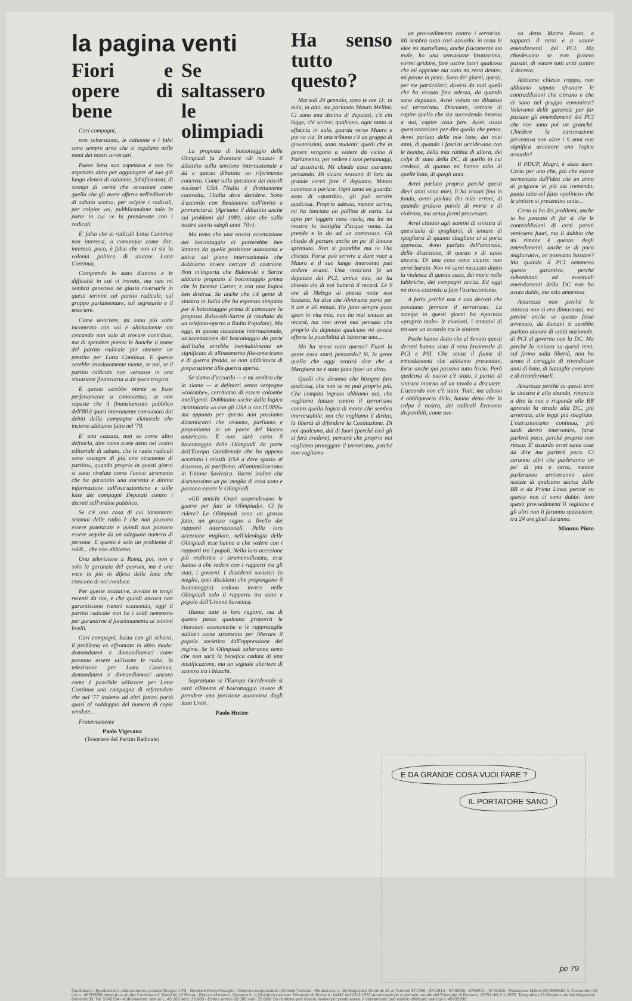la pagina venti
Fiori e opere di bene
Cari compagni,
non scherziamo, le calunnie e i falsi sono sempre armi che si regalano nelle mani dei nostri avversari.
Paese Sera non aspettava e non ha aspettato altro per aggiungere al suo già lungo elenco di calunnie, falsificazioni, di scempi di verità che occasioni come quella che gli avete offerto nell'editoriale di sabato scorso, per colpire i radicali, per colpire voi, pubblicandone solo la parte in cui ve la prendevate con i radicali.
E' falso che ai radicali Lotta Continua non interessi, o comunque come dite, interessi poco, è falso che non ci sia la volontà politica di aiutare Lotta Continua.
Comprendo lo stato d'animo e le difficoltà in cui vi trovate, ma non mi sembra generoso né giusto riversarle in questi termini sul partito radicale, sul gruppo parlamentare, sul segretario e il tesoriere.
Come tesoriere, mi sono più volte incontrato con voi e ultimamente sto cercando non solo di trovare contributi, ma di spendere presso le banche il nome del partito radicale per ottenere un prestito per Lotta Continua. E questo sarebbe assolutamente niente, se noi, se il partito radicale non versasse in una situazione finanziaria a dir poco tragica.
E questo sarebbe niente se foste perfettamente a conoscenza, se non sapeste che il finanziamento pubblico dell'80 è quasi interamente consumato dai debiti della campagna elettorale che insieme abbiamo fatto nel '79.
E' una cazzata, non so come altro definirla, dire come avete detto nel vostro editoriale di sabato, che le radio radicali sono «sempre di più uno strumento di partito», quando proprio in questi giorni si sono rivelate come l'unico strumento che ha garantito una corretta e diretta informazione sull'ostruzionismo e sulle lotte dei compagni Deputati contro i decreti sull'ordine pubblico.
Se c'è una cosa di cui lamentarsi semmai delle radio è che non possono essere potenziate e quindi non possono essere seguite da un adeguato numero di persone. E questo è solo un problema di soldi... che non abbiamo.
Una televisione a Roma, poi, non è solo la garanzia del quorum, ma è una voce in più in difesa delle lotte che ciascuno di noi conduce.
Per queste iniziative, avviate in tempi recenti da noi, e che quindi ancora non garantiscono rientri economici, oggi il partito radicale non ha i soldi nemmeno per garantirne il funzionamento ai minimi livelli.
Cari compagni, basta con gli scherzi, il problema va affrontato in altro modo: domandatevi e domandiamoci come possono essere utilizzate le radio, la televisione per Lotta Continua, domandatevi e domandiamoci ancora come è possibile utilizzare per Lotta Continua una campagna di referendum che nel '77 insieme ad altri fattori portò quasi al raddoppio del numero di copie vendute...
Fraternamente
Paolo Vigevano
(Tesoriere del Partito Radicale)
Se saltassero le olimpiadi
La proposta di boicottaggio delle Olimpiadi fa diventare «di massa» il dibattito sulla tensione internazionale e dà a questo dibattito un riferimento concreto. Come sulla questione dei missili nucleari USA l'Italia è direttamente coinvolta, l'Italia deve decidere. Sono d'accordo con Beniamino sull'invito a pronunciarsi. (Apriamo il dibattito anche sui problemi del 1980, oltre che sulla nostra storia «degli anni '70»).
Ma temo che una nostra accettazione del boicottaggio ci porterebbe ben lontano da quella posizione autonoma e attiva sul piano internazionale che dobbiamo invece cercare di costruire. Non m'importa che Bukowski e Sartre abbiano proposto il boicottaggio prima che lo facesse Carter, e con una logica ben diversa. So anche che c'è gente di sinistra in Italia che ha espresso simpatia per il boicottaggio prima di conoscere la proposta Bukowski-Sartre (è risultato da un telefono-aperto a Radio Popolare). Ma oggi, in questa situazione internazionale, un'accettazione del boicottaggio da parte dell'Italia avrebbe inevitabilmente un significato di allineamento filo-americano e di guerra fredda, se non addirittura di preparazione alla guerra aperta.
Se siamo d'accordo — e mi sembra che lo siamo — a definirci senza vergogna «colombe», cerchiamo di essere colombe intelligenti. Dobbiamo uscire dalla logica ricattatoria «o con gli USA o con l'URSS» ma appunto per questo non possiamo dimenticarci che viviamo, parliamo e proponiamo in un paese del blocco americano. E non sarà certo il boicottaggio delle Olimpiadi da parte dell'Europa Occidentale che ha appena accettato i missili USA a dare spazio al dissenso, al pacifismo, all'antimilitarismo in Unione Sovietica. Vorrei inoltre che discutessimo un po' meglio di cosa sono e possono essere le Olimpiadi.
«Gli antichi Greci sospendevano le guerre per fare le Olimpiadi». Ci fa ridere? Le Olimpiadi sono un grosso fatto, un grosso segno a livello dei rapporti internazionali. Nella loro accezione migliore, nell'ideologia delle Olimpiadi esse hanno a che vedere con i rapporti tra i popoli. Nella loro accezione più realistica e strumentalizzata, esse hanno a che vedere con i rapporti tra gli stati, i governi. I dissidenti sovietici (o meglio, quei dissidenti che propongono il boicottaggio) vedono invece nelle Olimpiadi solo il rapporto tra stato e popolo dell'Unione Sovietica.
Hanno tutte le loro ragioni, ma di questo passo qualcuno proporrà le ritorsioni economiche o le rappresaglie militari come strumento per liberare il popolo sovietico dall'oppressione del regime. Se le Olimpiadi salteranno temo che non sarà la benefica caduta di una mistificazione, ma un segnale ulteriore di scontro tra i blocchi.
Soprattutto se l'Europa Occidentale si sarà allineata al boicottaggio invece di prendere una posizione autonoma dagli Stati Uniti.
Paolo Hutter
Ha senso tutto questo?
Martedì 29 gennaio, sono le ore 11: in aula, in alto, sta parlando Mauro Mellini. Ci sono una decina di deputati, c'è chi legge, chi scrive; qualcuno, ogni tanto si affaccia in aula, guarda verso Mauro e poi va via. In una tribuna c'è un gruppo di giovanissimi, sono studenti: quelli che in genere vengono a vedere da vicino il Parlamento, per vedere i suoi personaggi, ad ascoltarli. Mi chiedo cosa staranno pensando. Di sicuro nessuno di loro da grande vorrà fare il deputato. Mauro continua a parlare. Ogni tanto mi guarda: sono di «guardia», gli può servire qualcosa. Proprio adesso, mentre scrivo, mi ha lanciato un pallina di carta. La apro per leggere cosa vuole, ma lui mi mostra la bottiglia d'acqua vuota. La prendo e la do ad un commesso. Gli chiedo di portare anche un po' di limone spremuto. Non si potrebbe ma io l'ho chiesto. Forse può servire a dare voce a Mauro e il suo lungo intervento può andare avanti. Una mezz'ora fa un deputato del PCI, amico mio, mi ha chiesto chi di noi batterà il record. Le 9 ore di Melega di questa notte non bastano, lui dice che Almirante parlò per 9 ore e 20 minuti. Ho fatto sempre poco sport in vita mia, non ho mai tentato un record, ma non avrei mai pensato che proprio da deputato qualcuno mi avesse offerto la possibilità di batterne uno....
Ma ha senso tutto questo? Fuori la gente cosa starà pensando? Sì, la gente quella che oggi sentirà dire che a Marghera ne è stato fatto fuori un altro.
Quelli che diranno che bisogna fare qualcosa, che non se ne può proprio più. Che compito ingrato abbiamo noi, che vogliamo lottare contro il terrorismo contro quella logica di morte che sembra inarrestabile: noi che vogliamo il diritto, la libertà di difendere la Costituzione. Di noi qualcuno, dal di fuori (perché così gli si farà credere), penserà che proprio noi vogliamo proteggere il terrorismo, perché non vogliamo
un provvedimento contro i terroristi. Mi sembra tutto così assurdo; in testa le idee mi martellano, anche fisicamente sto male, ho una sensazione bruttissima, vorrei gridare, fare uscire fuori qualcosa che mi opprime ma tutto mi resta dentro, mi preme in petto. Sono dei giorni, questi, per me particolari; diversi da tutti quelli che ho vissuto fino adesso, da quando sono deputato. Avrei voluto un dibattito sul terrorismo. Discutere, cercare di capire quello che sta succedendo intorno a noi, capire cosa fare. Avrei usato quest'occasione per dire quello che penso. Avrei parlato delle mie lotte, dei miei anni, di quando i fascisti uccidevano con le bombe, della mia rabbia di allora, dei colpi di stato della DC, di quello in cui credevo, di quanto mi hanno tolto di quelle lotte, di quegli anni.
Avrei parlato proprio perché questi dieci anni sono miei, li ho vissuti fino in fondo, avrei parlato dei miei errori, di quando gridavo parole di morte e di violenza, ma senza farmi processare.
Avrei chiesto agli uomini di sinistra di quest'aula di spogliarsi, di tentare di spogliarsi di quanto sbagliato ci si porta appresso. Avrei parlato dell'amnistia, della diserzione, di questo e di tanto ancora. Di una cosa sono sicuro: non avrei barato. Non mi sarei nascosto dietro la violenza di questo stato, dei morti nelle fabbriche, dei compagni uccisi. Ed oggi mi trovo costretto a fare l'ostruzionismo.
A farlo perché non è con decreti che possiamo fermare il terrorismo. La stampa in questi giorni ha riportato «proprio male» le riunioni, i tentativi di trovare un accordo tra le sinistre.
Pochi hanno detto che al Senato questi decreti hanno visto il voto favorevole di PCI e PSI. Che senza il fiume di emendamenti che abbiamo presentato, forse anche qui passava tutto liscio. Però qualcosa di nuovo c'è stato. I partiti di sinistra intorno ad un tavolo a discutere. L'accordo non c'è stato. Tutti, ma adesso è obbligatorio dirlo, hanno detto che la colpa è nostra, dei radicali Eravamo disponibili, come ave-
va detto Marco Boato, a tapparci il naso e a votare emendamenti del PCI. Ma chiedevamo se non fossero passati, di votare tutti uniti contro il decreto.
Abbiamo chiesto troppo, non abbiamo saputo sfruttare le contraddizioni che c'erano e che ci sono nel gruppo comunista? Volevamo delle garanzie per far passare gli emendamenti del PCI che non sono poi un granché. Chiedere la carcerazione preventiva non oltre i 9 anni non significa accettare una logica assurda?
Il PDUP, Magri, è stato duro. Certo per uno che, più che essere tormentato dall'idea che un anno di prigione in più sia tremendo, punta tutto sul fatto «politico» che le sinistre si presentino unite...
Certo io ho dei problemi, anche io ho pensato di far sì che le contraddizioni di certi partiti venissero fuori, ma il dubbio che mi rimane è questo: degli emendamenti, anche se di poco migliorativi, mi potevano bastare? Ma quando il PCI nemmeno questo garantiva, perché subordinati ad eventuali emendamenti della DC non ho avuto dubbi, ma solo amarezza.
Amarezza non perché la sinistra non si era dimostrata, ma perché anche se questo fosse avvenuto, da domani si sarebbe parlato ancora di unità nazionale, di PCI al governo con la DC. Ma perché la sinistra su questi temi, sul fermo sulla libertà, non ha avuto il coraggio di rivendicare anni di lotte, di battaglie compiute e di riconfermarli.
Amarezza perché su questi temi la sinistra è allo sbando, rinuncia a dire la sua e risponde alle BR aprendo la strada alla DC, più arretrata, alle leggi più sbagliate. L'ostruzionismo continua, più tardi dovrò intervenire, forse parlerò poco, perché proprio non riesco. E' assurdo avrei tante cose da dire ma parlerò poco. Ci saranno altri che parleranno un po' di più e certo, mentre parleranno arriveranno altre notizie di qualcuno ucciso dalle BR o da Prima Linea perché su questo non ci sono dubbi: loro questi provvedimenti li vogliono e gli altri non li faranno spazientire, tra 24 ore glieli daranno.
Mimmo Pinto
E DA GRANDE COSA VUOI FARE ?
IL PORTATORE SANO
pe 79
Quotidiano - Spedizione in abbonamento postale Gruppo 1/70 - Direttore Enrico Deaglio - Direttore responsabile: Michele Taverna - Redazione: v. dei Magazzini Generali 32-a. Telefoni 571798 - 5740613 - 5740638 - 5758371 - 5742108 - Redazione Milano 02-6595384 V. Decembrio 26 ccp n. 49795008 intestato a «Lotta Continua» V. Dandolo 10 Roma - Prezzo all'estero: Svizzera fr. 1,10 Autorizzazione: Tribunale di Roma n. 14442 del 13-3-1972 autorizzazione a giornale murale del Tribunale di Roma n. 15751 del 7-1-1975. Tipografia «15 Giugno» via dei Magazzini Generali 30, Tel. 5745154 - Abbonamenti: annuo L. 45.000 sem. 25.000 - Estero annuo 60.000 sem. 32.000. Su richiesta può essere inviato per posta aerea. Il versamento può essere effettuato sul ccp n. 49795008.